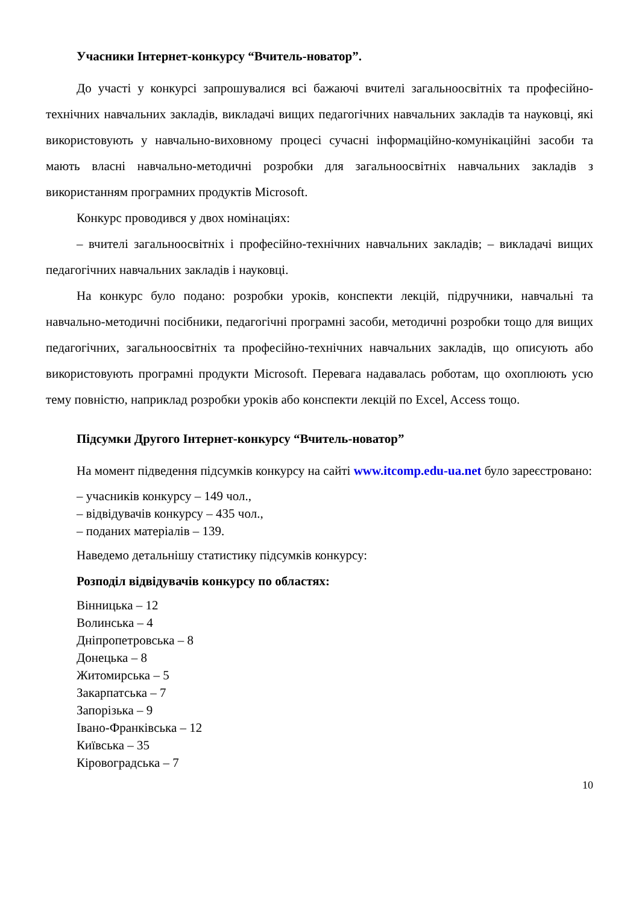Учасники Інтернет-конкурсу “Вчитель-новатор”.
До участі у конкурсі запрошувалися всі бажаючі вчителі загальноосвітніх та професійно-технічних навчальних закладів, викладачі вищих педагогічних навчальних закладів та науковці, які використовують у навчально-виховному процесі сучасні інформаційно-комунікаційні засоби та мають власні навчально-методичні розробки для загальноосвітніх навчальних закладів з використанням програмних продуктів Microsoft.
Конкурс проводився у двох номінаціях:
– вчителі загальноосвітніх і професійно-технічних навчальних закладів; – викладачі вищих педагогічних навчальних закладів і науковці.
На конкурс було подано: розробки уроків, конспекти лекцій, підручники, навчальні та навчально-методичні посібники, педагогічні програмні засоби, методичні розробки тощо для вищих педагогічних, загальноосвітніх та професійно-технічних навчальних закладів, що описують або використовують програмні продукти Microsoft. Перевага надавалась роботам, що охоплюють усю тему повністю, наприклад розробки уроків або конспекти лекцій по Excel, Access тощо.
Підсумки Другого Інтернет-конкурсу “Вчитель-новатор”
На момент підведення підсумків конкурсу на сайті www.itcomp.edu-ua.net було зареєстровано:
– учасників конкурсу – 149 чол.,
– відвідувачів конкурсу – 435 чол.,
– поданих матеріалів – 139.
Наведемо детальнішу статистику підсумків конкурсу:
Розподіл відвідувачів конкурсу по областях:
Вінницька – 12
Волинська – 4
Дніпропетровська – 8
Донецька – 8
Житомирська – 5
Закарпатська – 7
Запорізька – 9
Івано-Франківська – 12
Київська – 35
Кіровоградська – 7
10